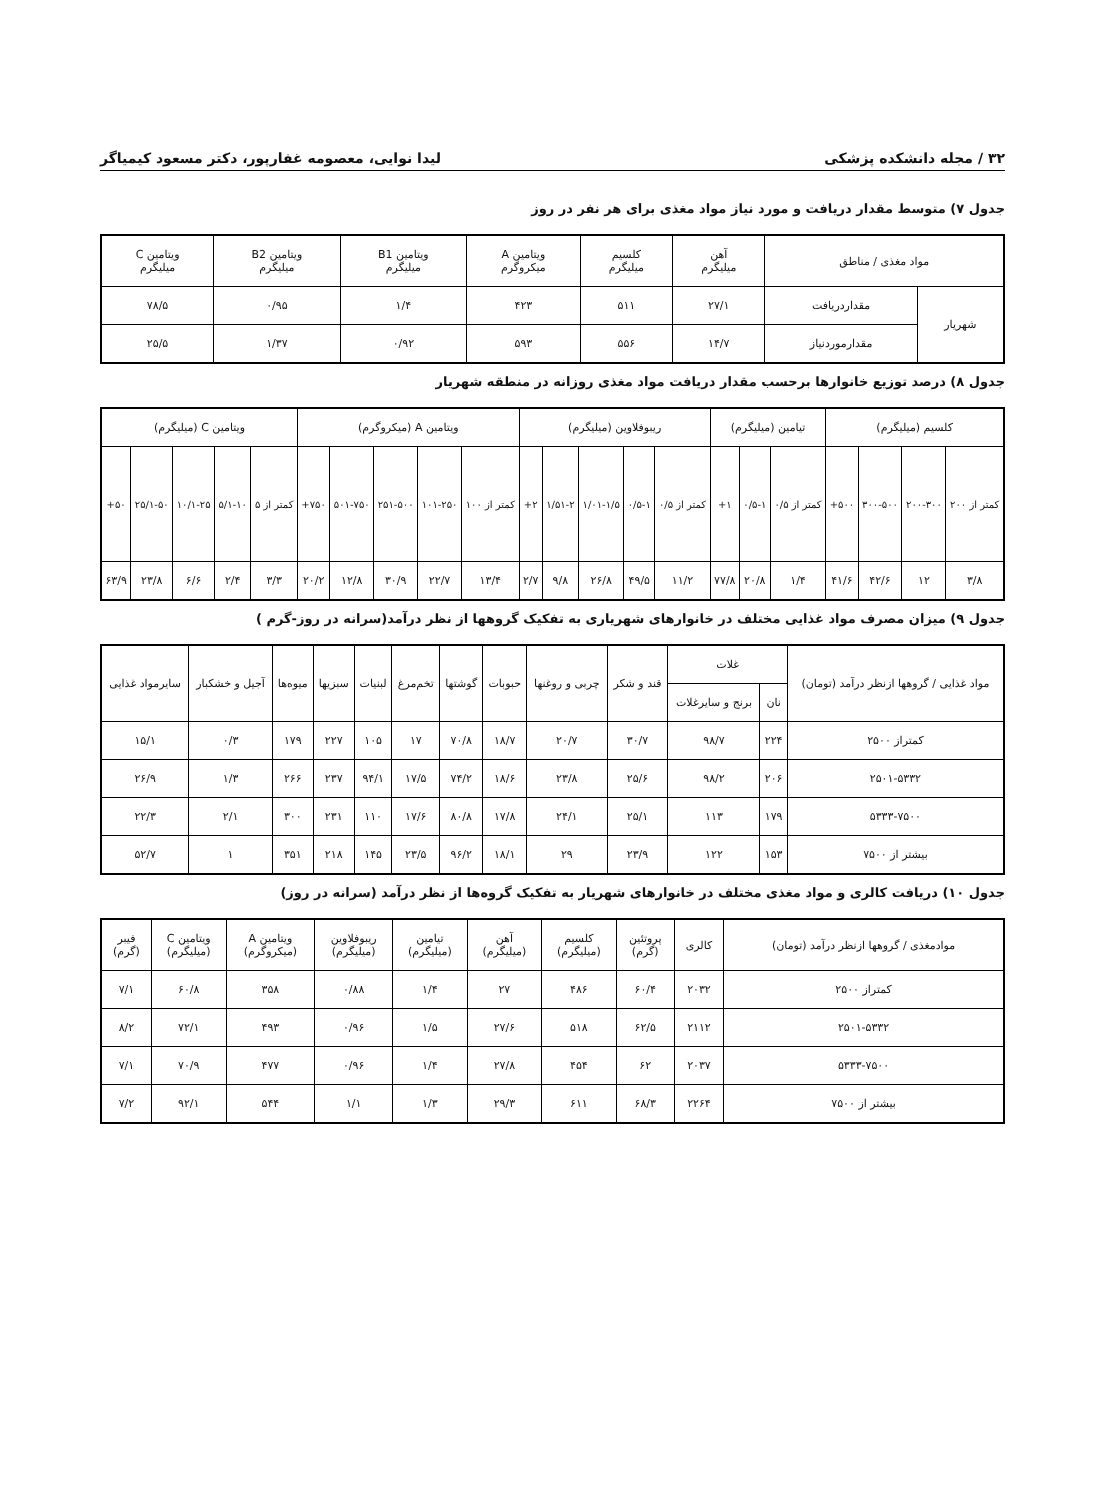۳۲ / مجله دانشکده پزشکی لیدا نوایی، معصومه غفارپور، دکتر مسعود کیمیاگر
جدول ۷) متوسط مقدار دریافت و مورد نیاز مواد مغذی برای هر نفر در روز
| مواد مغذی / مناطق | | آهن میلیگرم | کلسیم میلیگرم | ویتامین A میکروگرم | ویتامین B1 میلیگرم | ویتامین B2 میلیگرم | ویتامین C میلیگرم |
| --- | --- | --- | --- | --- | --- | --- | --- |
| شهریار | مقداردریافت | ۲۷/۱ | ۵۱۱ | ۴۲۳ | ۱/۴ | ۰/۹۵ | ۷۸/۵ |
| | مقدارموردنیاز | ۱۴/۷ | ۵۵۶ | ۵۹۳ | ۰/۹۲ | ۱/۳۷ | ۲۵/۵ |
جدول ۸) درصد توزیع خانوارها برحسب مقدار دریافت مواد مغذی روزانه در منطقه شهریار
| کلسیم (میلیگرم) | | | | تیامین (میلیگرم) | | | ریبوفلاوین (میلیگرم) | | | | | ویتامین A (میکروگرم) | | | | | ویتامین C (میلیگرم) | | | | |
| --- | --- | --- | --- | --- | --- | --- | --- | --- | --- | --- | --- | --- | --- | --- | --- | --- | --- | --- | --- | --- | --- |
| کمتر از ۲۰۰ | ۲۰۰-۳۰۰ | ۳۰۰-۵۰۰ | ۵۰۰+ | کمتر از ۰/۵ | ۰/۵-۱ | ۱+ | کمتر از ۰/۵ | ۰/۵-۱ | ۱/۰۱-۱/۵ | ۱/۵۱-۲ | ۲+ | کمتر از ۱۰۰ | ۱۰۱-۲۵۰ | ۲۵۱-۵۰۰ | ۵۰۱-۷۵۰ | ۷۵۰+ | کمتر از ۵ | ۵/۱-۱۰ | ۱۰/۱-۲۵ | ۲۵/۱-۵۰ | ۵۰+ |
| ۳/۸ | ۱۲ | ۴۲/۶ | ۴۱/۶ | ۱/۴ | ۲۰/۸ | ۷۷/۸ | ۱۱/۲ | ۴۹/۵ | ۲۶/۸ | ۹/۸ | ۲/۷ | ۱۳/۴ | ۲۲/۷ | ۳۰/۹ | ۱۲/۸ | ۲۰/۲ | ۳/۳ | ۲/۴ | ۶/۶ | ۲۳/۸ | ۶۳/۹ |
جدول ۹) میزان مصرف مواد غذایی مختلف در خانوارهای شهریاری به تفکیک گروهها از نظر درآمد(سرانه در روز-گرم )
| مواد غذایی / گروهها ازنظر درآمد (تومان) | غلات | | قند و شکر | چربی و روغنها | حبوبات | گوشتها | تخم‌مرغ | لبنیات | سبزیها | میوه‌ها | آجیل و خشکبار | سایرمواد غذایی |
| --- | --- | --- | --- | --- | --- | --- | --- | --- | --- | --- | --- | --- |
| | نان | برنج و سایرغلات | | | | | | | | | | |
| کمتراز ۲۵۰۰ | ۲۲۴ | ۹۸/۷ | ۳۰/۷ | ۲۰/۷ | ۱۸/۷ | ۷۰/۸ | ۱۷ | ۱۰۵ | ۲۲۷ | ۱۷۹ | ۰/۳ | ۱۵/۱ |
| ۲۵۰۱-۵۳۳۲ | ۲۰۶ | ۹۸/۲ | ۲۵/۶ | ۲۳/۸ | ۱۸/۶ | ۷۴/۲ | ۱۷/۵ | ۹۴/۱ | ۲۳۷ | ۲۶۶ | ۱/۳ | ۲۶/۹ |
| ۵۳۳۳-۷۵۰۰ | ۱۷۹ | ۱۱۳ | ۲۵/۱ | ۲۴/۱ | ۱۷/۸ | ۸۰/۸ | ۱۷/۶ | ۱۱۰ | ۲۳۱ | ۳۰۰ | ۲/۱ | ۲۲/۳ |
| بیشتر از ۷۵۰۰ | ۱۵۳ | ۱۲۲ | ۲۳/۹ | ۲۹ | ۱۸/۱ | ۹۶/۲ | ۲۳/۵ | ۱۴۵ | ۲۱۸ | ۳۵۱ | ۱ | ۵۲/۷ |
جدول ۱۰) دریافت کالری و مواد مغذی مختلف در خانوارهای شهریار به تفکیک گروه‌ها از نظر درآمد (سرانه در روز)
| موادمغذی / گروهها ازنظر درآمد (تومان) | کالری | پروتئین (گرم) | کلسیم (میلیگرم) | آهن (میلیگرم) | تیامین (میلیگرم) | ریبوفلاوین (میلیگرم) | ویتامین A (میکروگرم) | ویتامین C (میلیگرم) | فیبر (گرم) |
| --- | --- | --- | --- | --- | --- | --- | --- | --- | --- |
| کمتراز ۲۵۰۰ | ۲۰۳۲ | ۶۰/۴ | ۴۸۶ | ۲۷ | ۱/۴ | ۰/۸۸ | ۳۵۸ | ۶۰/۸ | ۷/۱ |
| ۲۵۰۱-۵۳۳۲ | ۲۱۱۲ | ۶۲/۵ | ۵۱۸ | ۲۷/۶ | ۱/۵ | ۰/۹۶ | ۴۹۳ | ۷۲/۱ | ۸/۲ |
| ۵۳۳۳-۷۵۰۰ | ۲۰۳۷ | ۶۲ | ۴۵۴ | ۲۷/۸ | ۱/۴ | ۰/۹۶ | ۴۷۷ | ۷۰/۹ | ۷/۱ |
| بیشتر از ۷۵۰۰ | ۲۲۶۴ | ۶۸/۳ | ۶۱۱ | ۲۹/۳ | ۱/۳ | ۱/۱ | ۵۴۴ | ۹۲/۱ | ۷/۲ |